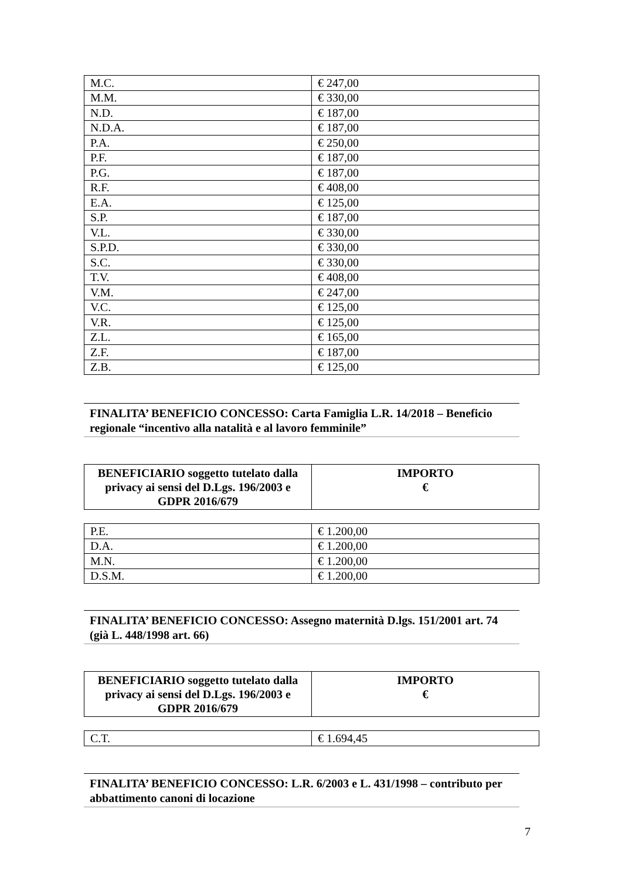| M.C. | € 247,00 |
| M.M. | € 330,00 |
| N.D. | € 187,00 |
| N.D.A. | € 187,00 |
| P.A. | € 250,00 |
| P.F. | € 187,00 |
| P.G. | € 187,00 |
| R.F. | € 408,00 |
| E.A. | € 125,00 |
| S.P. | € 187,00 |
| V.L. | € 330,00 |
| S.P.D. | € 330,00 |
| S.C. | € 330,00 |
| T.V. | € 408,00 |
| V.M. | € 247,00 |
| V.C. | € 125,00 |
| V.R. | € 125,00 |
| Z.L. | € 165,00 |
| Z.F. | € 187,00 |
| Z.B. | € 125,00 |
FINALITA’ BENEFICIO CONCESSO: Carta Famiglia L.R. 14/2018 – Beneficio regionale “incentivo alla natalità e al lavoro femminile”
| BENEFICIARIO soggetto tutelato dalla privacy ai sensi del D.Lgs. 196/2003 e GDPR 2016/679 | IMPORTO € |
| --- | --- |
| P.E. | € 1.200,00 |
| D.A. | € 1.200,00 |
| M.N. | € 1.200,00 |
| D.S.M. | € 1.200,00 |
FINALITA’ BENEFICIO CONCESSO: Assegno maternità D.lgs. 151/2001 art. 74 (già L. 448/1998 art. 66)
| BENEFICIARIO soggetto tutelato dalla privacy ai sensi del D.Lgs. 196/2003 e GDPR 2016/679 | IMPORTO € |
| --- | --- |
| C.T. | € 1.694,45 |
FINALITA’ BENEFICIO CONCESSO: L.R. 6/2003 e L. 431/1998 – contributo per abbattimento canoni di locazione
7